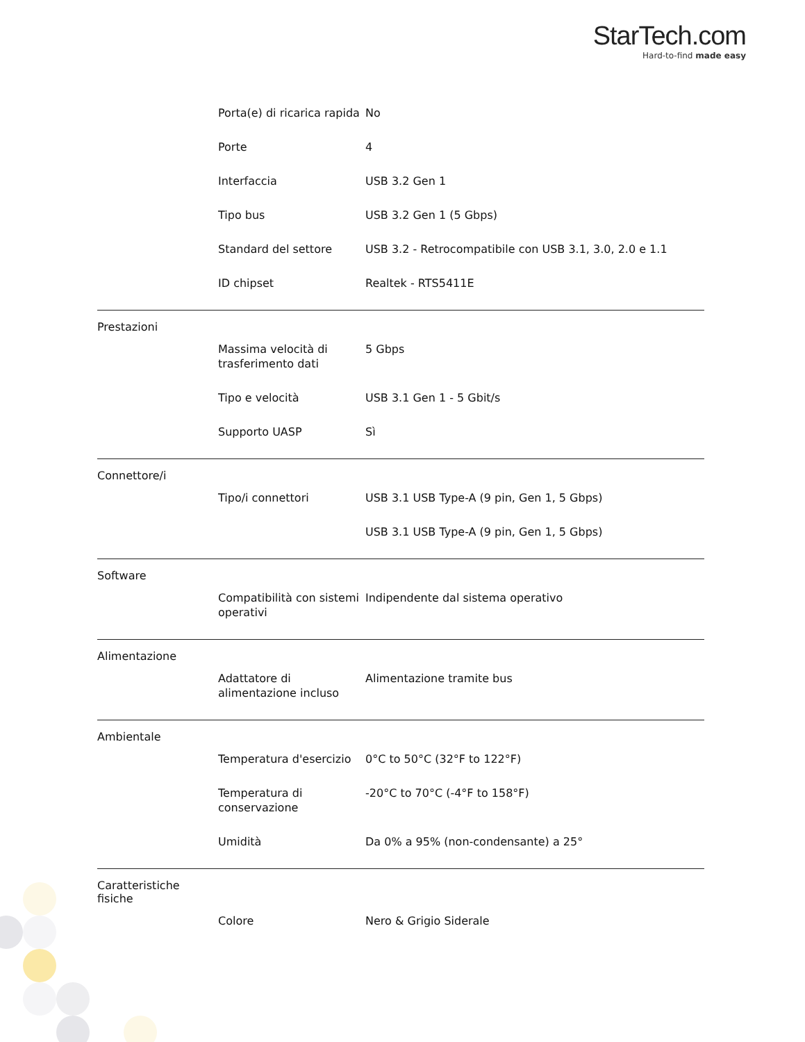StarTech.com
Hard-to-find made easy
| Porta(e) di ricarica rapida | No |
| Porte | 4 |
| Interfaccia | USB 3.2 Gen 1 |
| Tipo bus | USB 3.2 Gen 1 (5 Gbps) |
| Standard del settore | USB 3.2 - Retrocompatibile con USB 3.1, 3.0, 2.0 e 1.1 |
| ID chipset | Realtek - RTS5411E |
Prestazioni
| Massima velocità di trasferimento dati | 5 Gbps |
| Tipo e velocità | USB 3.1 Gen 1 - 5 Gbit/s |
| Supporto UASP | Sì |
Connettore/i
| Tipo/i connettori | USB 3.1 USB Type-A (9 pin, Gen 1, 5 Gbps) |
| | USB 3.1 USB Type-A (9 pin, Gen 1, 5 Gbps) |
Software
| Compatibilità con sistemi operativi | Indipendente dal sistema operativo |
Alimentazione
| Adattatore di alimentazione incluso | Alimentazione tramite bus |
Ambientale
| Temperatura d'esercizio | 0°C to 50°C (32°F to 122°F) |
| Temperatura di conservazione | -20°C to 70°C (-4°F to 158°F) |
| Umidità | Da 0% a 95% (non-condensante) a 25° |
Caratteristiche
fisiche
| Colore | Nero & Grigio Siderale |